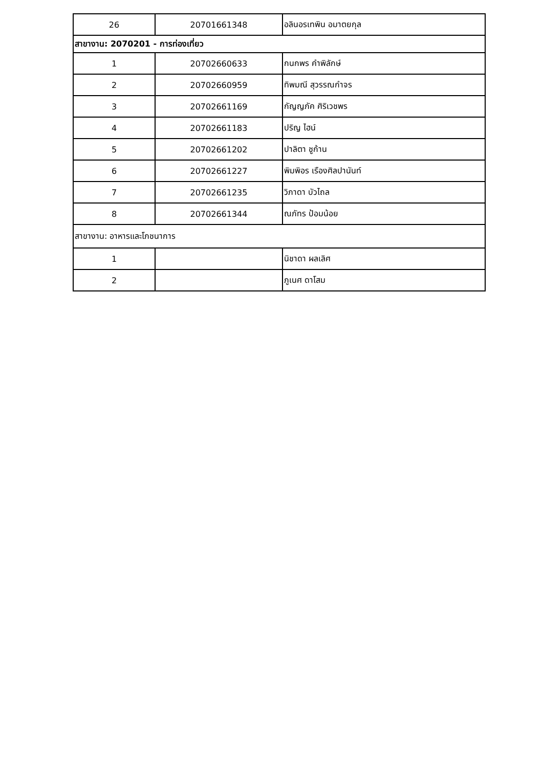| 26 | 20701661348 | อลินอรเทพิน อมาตยกุล |
| สาขางาน: 2070201 - การท่องเที่ยว | | |
| 1 | 20702660633 | กนกพร คำพิลักษ์ |
| 2 | 20702660959 | ทิพมณี สุวรรณกำจร |
| 3 | 20702661169 | กัญญภัค ศิริเวชพร |
| 4 | 20702661183 | ปริญ ไฮน์ |
| 5 | 20702661202 | ปาลิตา ชูก้าน |
| 6 | 20702661227 | พิมพิอร เรืองศิลปานันท์ |
| 7 | 20702661235 | วิภาดา บัวไถล |
| 8 | 20702661344 | ณภัทร ป้อมน้อย |
| สาขางาน: อาหารและโภชนาการ | | |
| 1 | | นิชาดา ผลเลิศ |
| 2 | | ภูเนศ ดาโสม |